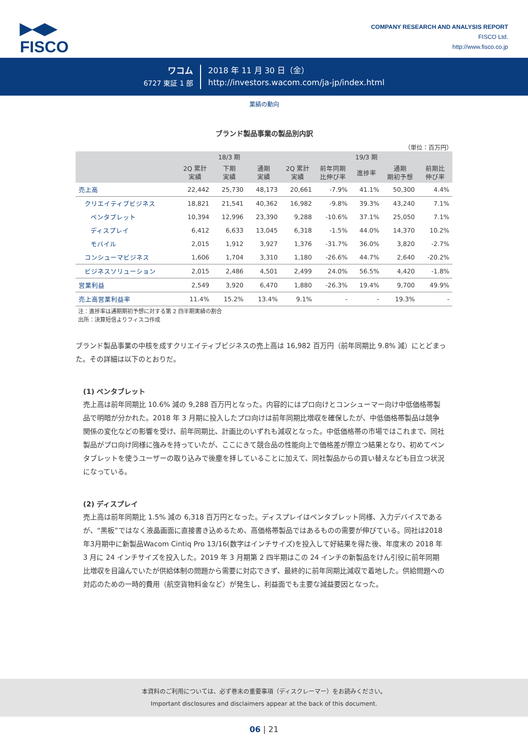▶◀▶
FISCO
COMPANY RESEARCH AND ANALYSIS REPORT
FISCO Ltd.
http://www.fisco.co.jp
ワコム
6727 東証 1 部
2018 年 11 月 30 日（金）
http://investors.wacom.com/ja-jp/index.html
業績の動向
ブランド製品事業の製品別内訳
（単位：百万円）
| | 18/3 期 | | | 19/3 期 | | | | |
| --- | --- | --- | --- | --- | --- | --- | --- | --- |
| | 2Q 累計 実績 | 下期 実績 | 通期 実績 | 2Q 累計 実績 | 前年同期 比伸び率 | 進捗率 | 通期 期初予想 | 前期比 伸び率 |
| 売上高 | 22,442 | 25,730 | 48,173 | 20,661 | -7.9% | 41.1% | 50,300 | 4.4% |
| クリエイティブビジネス | 18,821 | 21,541 | 40,362 | 16,982 | -9.8% | 39.3% | 43,240 | 7.1% |
| ペンタブレット | 10,394 | 12,996 | 23,390 | 9,288 | -10.6% | 37.1% | 25,050 | 7.1% |
| ディスプレイ | 6,412 | 6,633 | 13,045 | 6,318 | -1.5% | 44.0% | 14,370 | 10.2% |
| モバイル | 2,015 | 1,912 | 3,927 | 1,376 | -31.7% | 36.0% | 3,820 | -2.7% |
| コンシューマビジネス | 1,606 | 1,704 | 3,310 | 1,180 | -26.6% | 44.7% | 2,640 | -20.2% |
| ビジネスソリューション | 2,015 | 2,486 | 4,501 | 2,499 | 24.0% | 56.5% | 4,420 | -1.8% |
| 営業利益 | 2,549 | 3,920 | 6,470 | 1,880 | -26.3% | 19.4% | 9,700 | 49.9% |
| 売上高営業利益率 | 11.4% | 15.2% | 13.4% | 9.1% | - | - | 19.3% | - |
注：進捗率は通期期初予想に対する第 2 四半期実績の割合
出所：決算短信よりフィスコ作成
ブランド製品事業の中核を成すクリエイティブビジネスの売上高は 16,982 百万円（前年同期比 9.8% 減）にとどまった。その詳細は以下のとおりだ。
(1) ペンタブレット
売上高は前年同期比 10.6% 減の 9,288 百万円となった。内容的にはプロ向けとコンシューマー向け中低価格帯製品で明暗が分かれた。2018 年 3 月期に投入したプロ向けは前年同期比増収を確保したが、中低価格帯製品は競争関係の変化などの影響を受け、前年同期比、計画比のいずれも減収となった。中低価格帯の市場ではこれまで、同社製品がプロ向け同様に強みを持っていたが、ここにきて競合品の性能向上で価格差が際立つ結果となり、初めてペンタブレットを使うユーザーの取り込みで後塵を拝していることに加えて、同社製品からの買い替えなども目立つ状況になっている。
(2) ディスプレイ
売上高は前年同期比 1.5% 減の 6,318 百万円となった。ディスプレイはペンタブレット同様、入力デバイスであるが、“黒板”ではなく液晶画面に直接書き込めるため、高価格帯製品ではあるものの需要が伸びている。同社は2018年3月期中に新製品Wacom Cintiq Pro 13/16(数字はインチサイズ)を投入して好結果を得た後、年度末の 2018 年 3 月に 24 インチサイズを投入した。2019 年 3 月期第 2 四半期はこの 24 インチの新製品をけん引役に前年同期比増収を目論んでいたが供給体制の問題から需要に対応できず、最終的に前年同期比減収で着地した。供給問題への対応のための一時的費用（航空貨物料金など）が発生し、利益面でも主要な減益要因となった。
本資料のご利用については、必ず巻末の重要事項（ディスクレーマー）をお読みください。
Important disclosures and disclaimers appear at the back of this document.
06 | 21